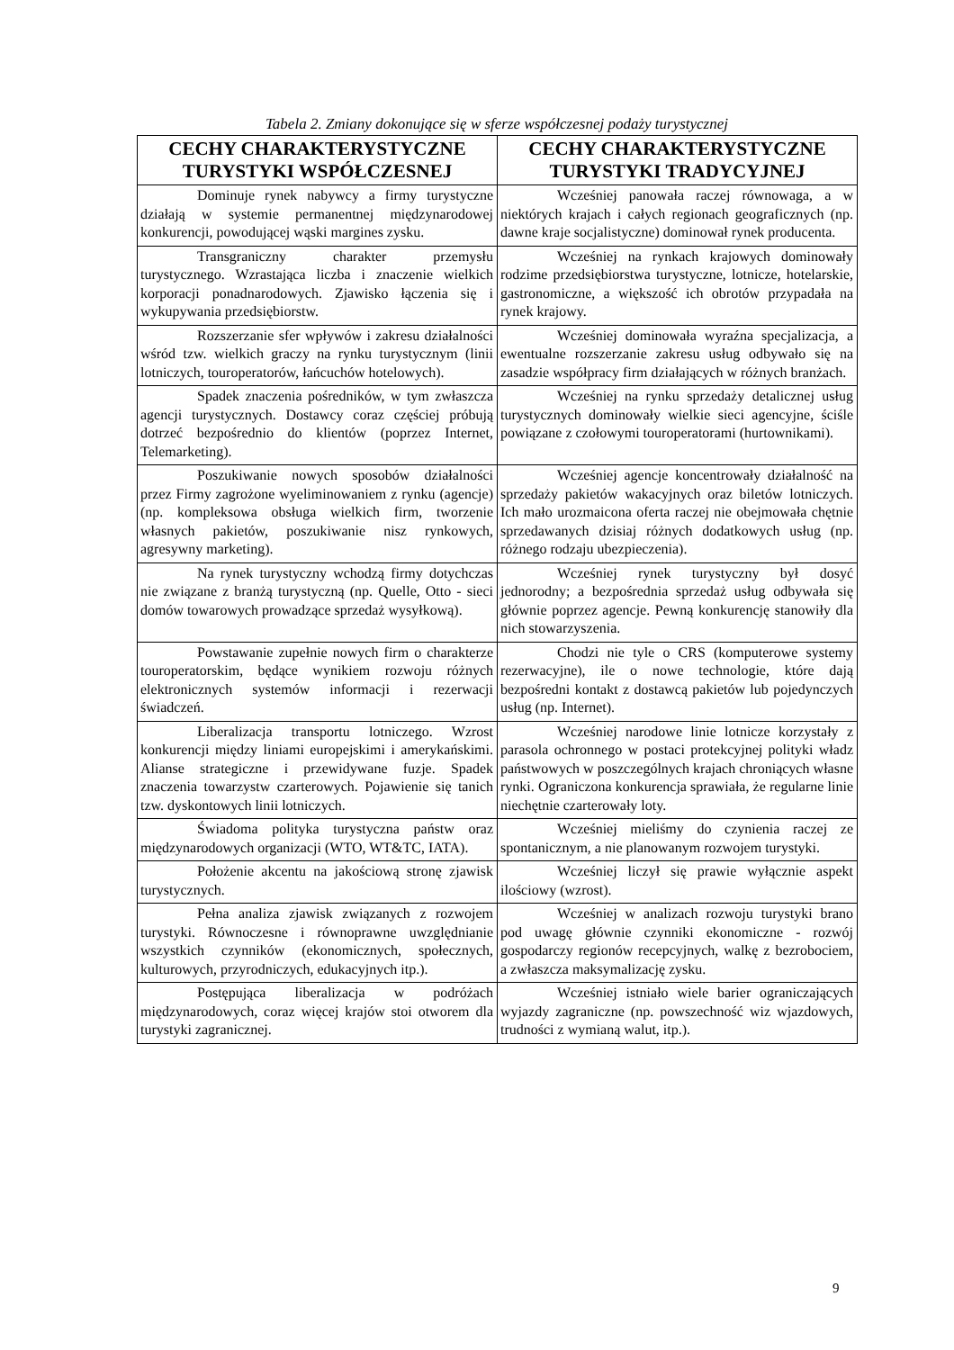Tabela 2. Zmiany dokonujące się w sferze współczesnej podaży turystycznej
| CECHY CHARAKTERYSTYCZNE TURYSTYKI WSPÓŁCZESNEJ | CECHY CHARAKTERYSTYCZNE TURYSTYKI TRADYCYJNEJ |
| --- | --- |
| Dominuje rynek nabywcy a firmy turystyczne działają w systemie permanentnej międzynarodowej konkurencji, powodującej wąski margines zysku. | Wcześniej panowała raczej równowaga, a w niektórych krajach i całych regionach geograficznych (np. dawne kraje socjalistyczne) dominował rynek producenta. |
| Transgraniczny charakter przemysłu turystycznego. Wzrastająca liczba i znaczenie wielkich korporacji ponadnarodowych. Zjawisko łączenia się i wykupywania przedsiębiorstw. | Wcześniej na rynkach krajowych dominowały rodzime przedsiębiorstwa turystyczne, lotnicze, hotelarskie, gastronomiczne, a większość ich obrotów przypadała na rynek krajowy. |
| Rozszerzanie sfer wpływów i zakresu działalności wśród tzw. wielkich graczy na rynku turystycznym (linii lotniczych, touroperatorów, łańcuchów hotelowych). | Wcześniej dominowała wyraźna specjalizacja, a ewentualne rozszerzanie zakresu usług odbywało się na zasadzie współpracy firm działających w różnych branżach. |
| Spadek znaczenia pośredników, w tym zwłaszcza agencji turystycznych. Dostawcy coraz częściej próbują dotrzeć bezpośrednio do klientów (poprzez Internet, Telemarketing). | Wcześniej na rynku sprzedaży detalicznej usług turystycznych dominowały wielkie sieci agencyjne, ściśle powiązane z czołowymi touroperatorami (hurtownikami). |
| Poszukiwanie nowych sposobów działalności przez Firmy zagrożone wyeliminowaniem z rynku (agencje) (np. kompleksowa obsługa wielkich firm, tworzenie własnych pakietów, poszukiwanie nisz rynkowych, agresywny marketing). | Wcześniej agencje koncentrowały działalność na sprzedaży pakietów wakacyjnych oraz biletów lotniczych. Ich mało urozmaicona oferta raczej nie obejmowała chętnie sprzedawanych dzisiaj różnych dodatkowych usług (np. różnego rodzaju ubezpieczenia). |
| Na rynek turystyczny wchodzą firmy dotychczas nie związane z branżą turystyczną (np. Quelle, Otto - sieci domów towarowych prowadzące sprzedaż wysyłkową). | Wcześniej rynek turystyczny był dosyć jednorodny; a bezpośrednia sprzedaż usług odbywała się głównie poprzez agencje. Pewną konkurencję stanowiły dla nich stowarzyszenia. |
| Powstawanie zupełnie nowych firm o charakterze touroperatorskim, będące wynikiem rozwoju różnych elektronicznych systemów informacji i rezerwacji świadczeń. | Chodzi nie tyle o CRS (komputerowe systemy rezerwacyjne), ile o nowe technologie, które dają bezpośredni kontakt z dostawcą pakietów lub pojedynczych usług (np. Internet). |
| Liberalizacja transportu lotniczego. Wzrost konkurencji między liniami europejskimi i amerykańskimi. Alianse strategiczne i przewidywane fuzje. Spadek znaczenia towarzystw czarterowych. Pojawienie się tanich tzw. dyskontowych linii lotniczych. | Wcześniej narodowe linie lotnicze korzystały z parasola ochronnego w postaci protekcyjnej polityki władz państwowych w poszczególnych krajach chroniących własne rynki. Ograniczona konkurencja sprawiała, że regularne linie niechętnie czarterowały loty. |
| Świadoma polityka turystyczna państw oraz międzynarodowych organizacji (WTO, WT&TC, IATA). | Wcześniej mieliśmy do czynienia raczej ze spontanicznym, a nie planowanym rozwojem turystyki. |
| Położenie akcentu na jakościową stronę zjawisk turystycznych. | Wcześniej liczył się prawie wyłącznie aspekt ilościowy (wzrost). |
| Pełna analiza zjawisk związanych z rozwojem turystyki. Równoczesne i równoprawne uwzględnianie wszystkich czynników (ekonomicznych, społecznych, kulturowych, przyrodniczych, edukacyjnych itp.). | Wcześniej w analizach rozwoju turystyki brano pod uwagę głównie czynniki ekonomiczne - rozwój gospodarczy regionów recepcyjnych, walkę z bezrobociem, a zwłaszcza maksymalizację zysku. |
| Postępująca liberalizacja w podróżach międzynarodowych, coraz więcej krajów stoi otworem dla turystyki zagranicznej. | Wcześniej istniało wiele barier ograniczających wyjazdy zagraniczne (np. powszechność wiz wjazdowych, trudności z wymianą walut, itp.). |
9